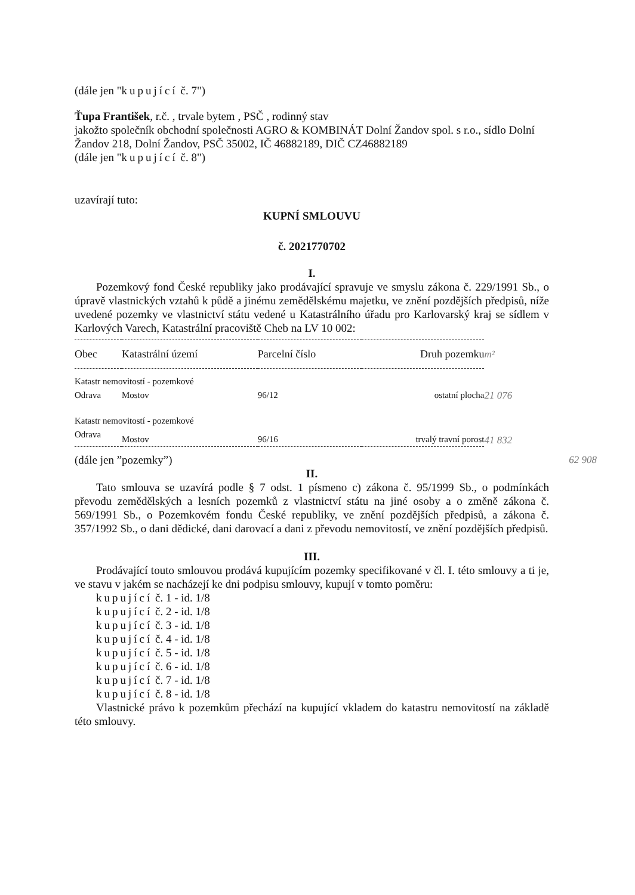(dále jen "kupující č. 7")
Ťupa František, r.č. , trvale bytem , PSČ , rodinný stav
jakožto společník obchodní společnosti AGRO & KOMBINÁT Dolní Žandov spol. s r.o., sídlo Dolní Žandov 218, Dolní Žandov, PSČ 35002, IČ 46882189, DIČ CZ46882189
(dále jen "kupující č. 8")
uzavírají tuto:
KUPNÍ SMLOUVU
č. 2021770702
I.
Pozemkový fond České republiky jako prodávající spravuje ve smyslu zákona č. 229/1991 Sb., o úpravě vlastnických vztahů k půdě a jinému zemědělskému majetku, ve znění pozdějších předpisů, níže uvedené pozemky ve vlastnictví státu vedené u Katastrálního úřadu pro Karlovarský kraj se sídlem v Karlových Varech, Katastrální pracoviště Cheb na LV 10 002:
| Obec | Katastrální území | Parcelní číslo | Druh pozemku | m² |
| --- | --- | --- | --- | --- |
| Katastr nemovitostí - pozemkové | | | | |
| Odrava | Mostov | 96/12 | ostatní plocha | 21 076 |
| Katastr nemovitostí - pozemkové | | | | |
| Odrava | Mostov | 96/16 | trvalý travní porost | 41 832 |
(dále jen ”pozemky”) 62 908
II.
Tato smlouva se uzavírá podle § 7 odst. 1 písmeno c) zákona č. 95/1999 Sb., o podmínkách převodu zemědělských a lesních pozemků z vlastnictví státu na jiné osoby a o změně zákona č. 569/1991 Sb., o Pozemkovém fondu České republiky, ve znění pozdějších předpisů, a zákona č. 357/1992 Sb., o dani dědické, dani darovací a dani z převodu nemovitostí, ve znění pozdějších předpisů.
III.
Prodávající touto smlouvou prodává kupujícím pozemky specifikované v čl. I. této smlouvy a ti je, ve stavu v jakém se nacházejí ke dni podpisu smlouvy, kupují v tomto poměru:
kupující č. 1 - id. 1/8
kupující č. 2 - id. 1/8
kupující č. 3 - id. 1/8
kupující č. 4 - id. 1/8
kupující č. 5 - id. 1/8
kupující č. 6 - id. 1/8
kupující č. 7 - id. 1/8
kupující č. 8 - id. 1/8
Vlastnické právo k pozemkům přechází na kupující vkladem do katastru nemovitostí na základě této smlouvy.